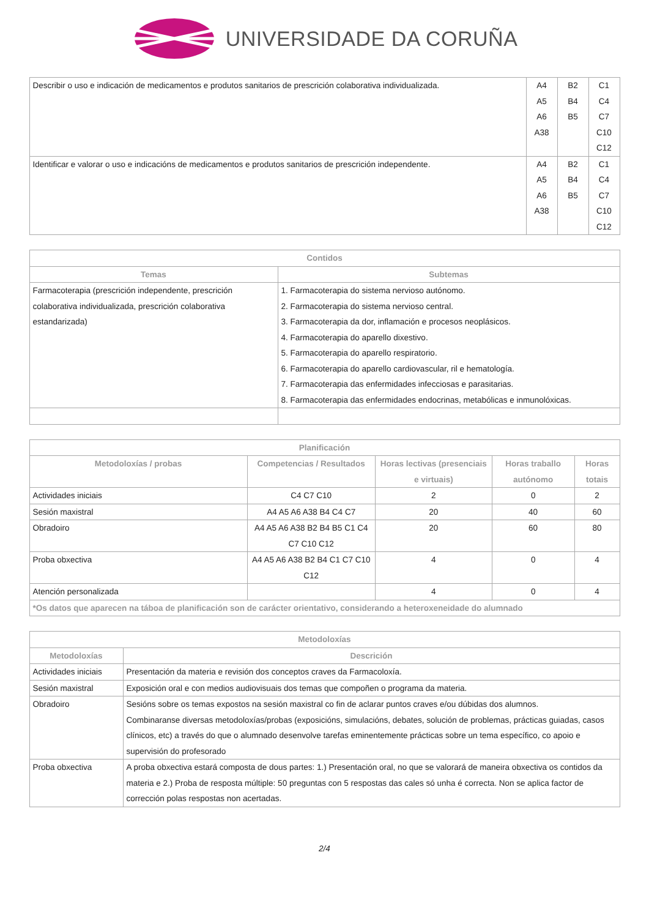UNIVERSIDADE DA CORUÑA
| Describir o uso e indicación de medicamentos e produtos sanitarios de prescrición colaborativa individualizada. | A4 A5 A6 A38 | B2 B4 B5 | C1 C4 C7 C10 C12 |
| Identificar e valorar o uso e indicacións de medicamentos e produtos sanitarios de prescrición independente. | A4 A5 A6 A38 | B2 B4 B5 | C1 C4 C7 C10 C12 |
| Contidos | |
| --- | --- |
| Temas | Subtemas |
| Farmacoterapia (prescrición independente, prescrición colaborativa individualizada, prescrición colaborativa estandarizada) | 1. Farmacoterapia do sistema nervioso autónomo. 2. Farmacoterapia do sistema nervioso central. 3. Farmacoterapia da dor, inflamación e procesos neoplásicos. 4. Farmacoterapia do aparello dixestivo. 5. Farmacoterapia do aparello respiratorio. 6. Farmacoterapia do aparello cardiovascular, ril e hematología. 7. Farmacoterapia das enfermidades infecciosas e parasitarias. 8. Farmacoterapia das enfermidades endocrinas, metabólicas e inmunolóxicas. |
| Planificación | | | | |
| --- | --- | --- | --- | --- |
| Metodoloxías / probas | Competencias / Resultados | Horas lectivas (presenciais e virtuais) | Horas traballo autónomo | Horas totais |
| Actividades iniciais | C4 C7 C10 | 2 | 0 | 2 |
| Sesión maxistral | A4 A5 A6 A38 B4 C4 C7 | 20 | 40 | 60 |
| Obradoiro | A4 A5 A6 A38 B2 B4 B5 C1 C4 C7 C10 C12 | 20 | 60 | 80 |
| Proba obxectiva | A4 A5 A6 A38 B2 B4 C1 C7 C10 C12 | 4 | 0 | 4 |
| Atención personalizada | | 4 | 0 | 4 |
| *Os datos que aparecen na táboa de planificación son de carácter orientativo, considerando a heteroxeneidade do alumnado | | | | |
| Metodoloxías | |
| --- | --- |
| Metodoloxías | Descrición |
| Actividades iniciais | Presentación da materia e revisión dos conceptos craves da Farmacoloxía. |
| Sesión maxistral | Exposición oral e con medios audiovisuais dos temas que compoñen o programa da materia. |
| Obradoiro | Sesións sobre os temas expostos na sesión maxistral co fin de aclarar puntos craves e/ou dúbidas dos alumnos. Combinaranse diversas metodoloxías/probas (exposicións, simulacións, debates, solución de problemas, prácticas guiadas, casos clínicos, etc) a través do que o alumnado desenvolve tarefas eminentemente prácticas sobre un tema específico, co apoio e supervisión do profesorado |
| Proba obxectiva | A proba obxectiva estará composta de dous partes: 1.) Presentación oral, no que se valorará de maneira obxectiva os contidos da materia e 2.) Proba de resposta múltiple: 50 preguntas con 5 respostas das cales só unha é correcta. Non se aplica factor de corrección polas respostas non acertadas. |
2/4